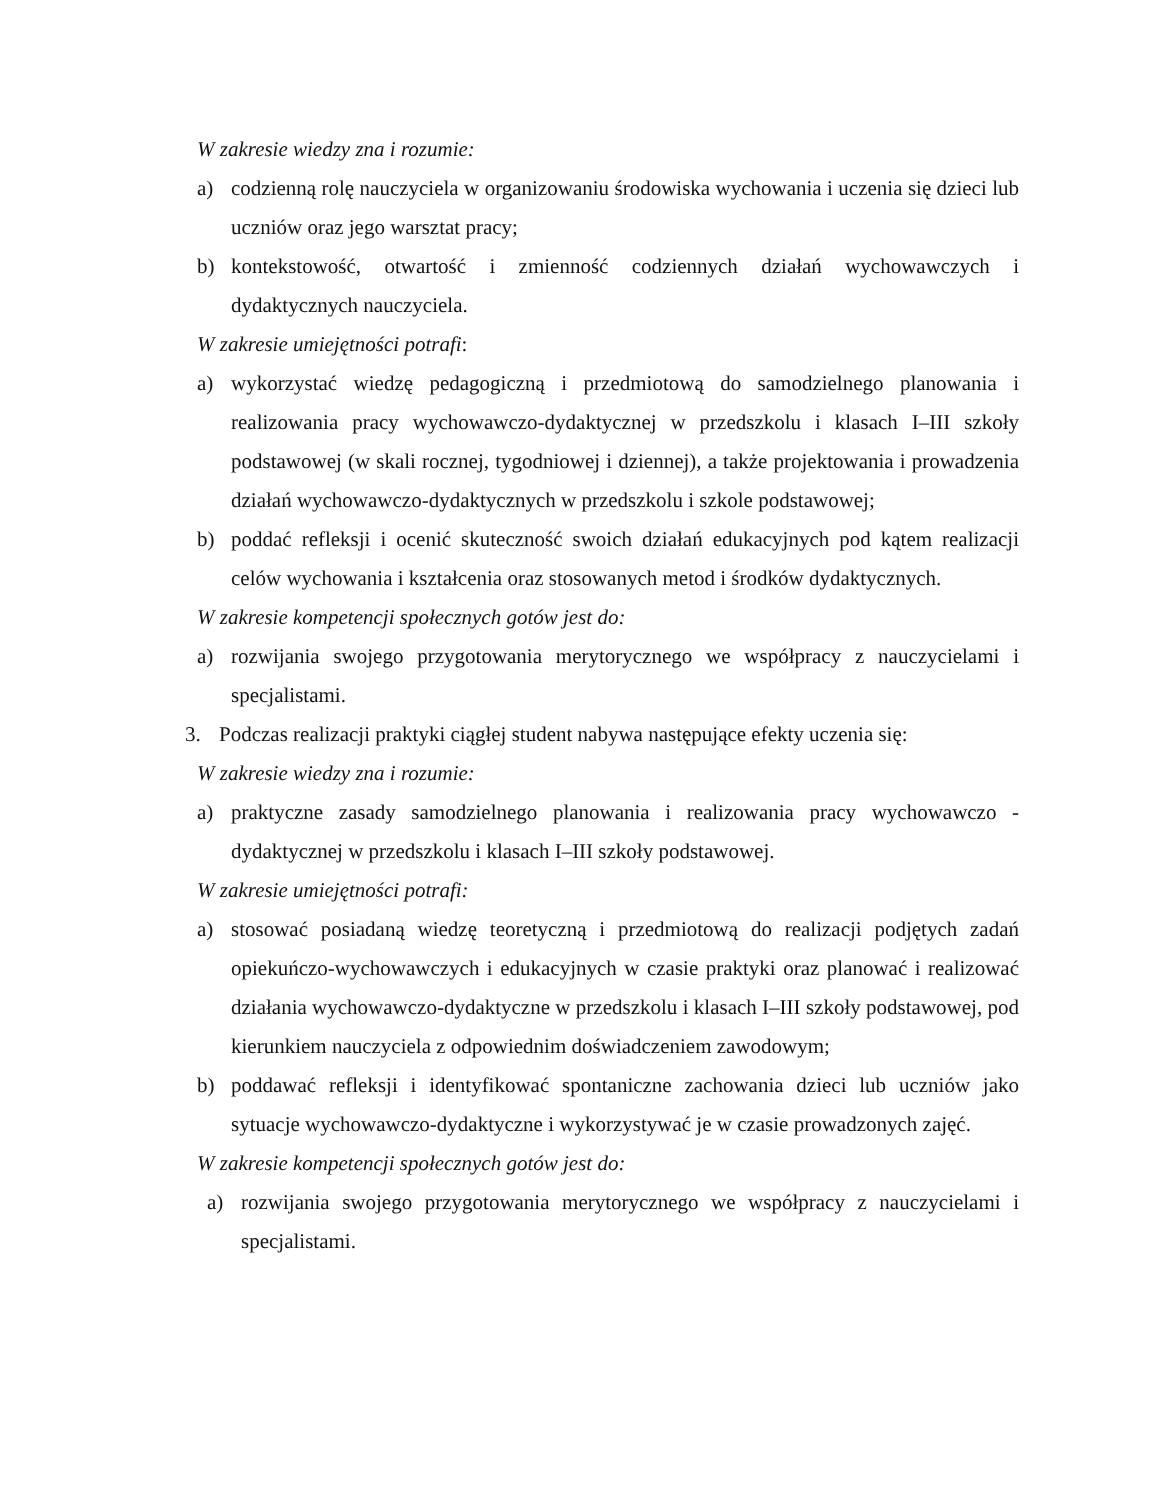W zakresie wiedzy zna i rozumie:
a) codzienną rolę nauczyciela w organizowaniu środowiska wychowania i uczenia się dzieci lub uczniów oraz jego warsztat pracy;
b) kontekstowość, otwartość i zmienność codziennych działań wychowawczych i dydaktycznych nauczyciela.
W zakresie umiejętności potrafi:
a) wykorzystać wiedzę pedagogiczną i przedmiotową do samodzielnego planowania i realizowania pracy wychowawczo-dydaktycznej w przedszkolu i klasach I–III szkoły podstawowej (w skali rocznej, tygodniowej i dziennej), a także projektowania i prowadzenia działań wychowawczo-dydaktycznych w przedszkolu i szkole podstawowej;
b) poddać refleksji i ocenić skuteczność swoich działań edukacyjnych pod kątem realizacji celów wychowania i kształcenia oraz stosowanych metod i środków dydaktycznych.
W zakresie kompetencji społecznych gotów jest do:
a) rozwijania swojego przygotowania merytorycznego we współpracy z nauczycielami i specjalistami.
3. Podczas realizacji praktyki ciągłej student nabywa następujące efekty uczenia się:
W zakresie wiedzy zna i rozumie:
a) praktyczne zasady samodzielnego planowania i realizowania pracy wychowawczo - dydaktycznej w przedszkolu i klasach I–III szkoły podstawowej.
W zakresie umiejętności potrafi:
a) stosować posiadaną wiedzę teoretyczną i przedmiotową do realizacji podjętych zadań opiekuńczo-wychowawczych i edukacyjnych w czasie praktyki oraz planować i realizować działania wychowawczo-dydaktyczne w przedszkolu i klasach I–III szkoły podstawowej, pod kierunkiem nauczyciela z odpowiednim doświadczeniem zawodowym;
b) poddawać refleksji i identyfikować spontaniczne zachowania dzieci lub uczniów jako sytuacje wychowawczo-dydaktyczne i wykorzystywać je w czasie prowadzonych zajęć.
W zakresie kompetencji społecznych gotów jest do:
a) rozwijania swojego przygotowania merytorycznego we współpracy z nauczycielami i specjalistami.